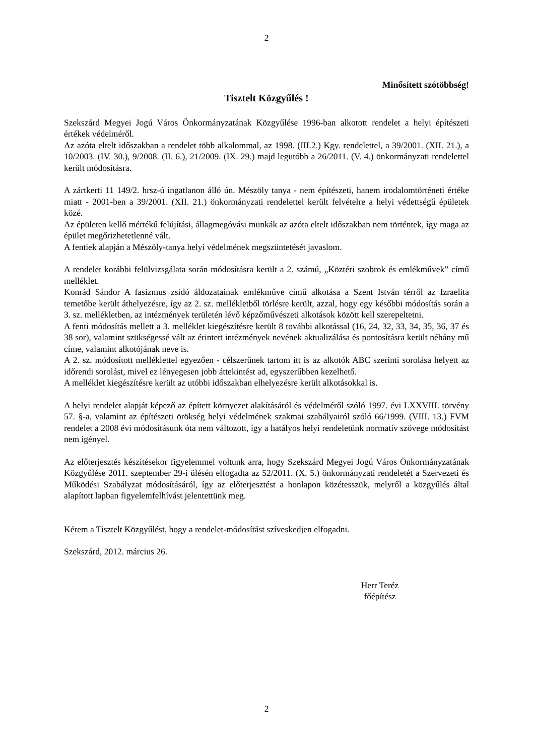2
Minősített szótöbbség!
Tisztelt Közgyűlés !
Szekszárd Megyei Jogú Város Önkormányzatának Közgyűlése 1996-ban alkotott rendelet a helyi építészeti értékek védelméről.
Az azóta eltelt időszakban a rendelet több alkalommal, az 1998. (III.2.) Kgy. rendelettel, a 39/2001. (XII. 21.), a 10/2003. (IV. 30.), 9/2008. (II. 6.), 21/2009. (IX. 29.) majd legutóbb a 26/2011. (V. 4.) önkormányzati rendelettel került módosításra.
A zártkerti 11 149/2. hrsz-ú ingatlanon álló ún. Mészöly tanya - nem építészeti, hanem irodalomtörténeti értéke miatt - 2001-ben a 39/2001. (XII. 21.) önkormányzati rendelettel került felvételre a helyi védettségű épületek közé.
Az épületen kellő mértékű felújítási, állagmegóvási munkák az azóta eltelt időszakban nem történtek, így maga az épület megőrizhetetlenné vált.
A fentiek alapján a Mészöly-tanya helyi védelmének megszüntetését javaslom.
A rendelet korábbi felülvizsgálata során módosításra került a 2. számú, „Köztéri szobrok és emlékművek” című melléklet.
Konrád Sándor A fasizmus zsidó áldozatainak emlékműve című alkotása a Szent István térről az Izraelita temetőbe került áthelyezésre, így az 2. sz. mellékletből törlésre került, azzal, hogy egy későbbi módosítás során a 3. sz. mellékletben, az intézmények területén lévő képzőművészeti alkotások között kell szerepeltetni.
A fenti módosítás mellett a 3. melléklet kiegészítésre került 8 további alkotással (16, 24, 32, 33, 34, 35, 36, 37 és 38 sor), valamint szükségessé vált az érintett intézmények nevének aktualizálása és pontosításra került néhány mű címe, valamint alkotójának neve is.
A 2. sz. módosított melléklettel egyezően - célszerűnek tartom itt is az alkotók ABC szerinti sorolása helyett az időrendi sorolást, mivel ez lényegesen jobb áttekintést ad, egyszerűbben kezelhető.
A melléklet kiegészítésre került az utóbbi időszakban elhelyezésre került alkotásokkal is.
A helyi rendelet alapját képező az épített környezet alakításáról és védelméről szóló 1997. évi LXXVIII. törvény 57. §-a, valamint az építészeti örökség helyi védelmének szakmai szabályairól szóló 66/1999. (VIII. 13.) FVM rendelet a 2008 évi módosításunk óta nem változott, így a hatályos helyi rendeletünk normatív szövege módosítást nem igényel.
Az előterjesztés készítésekor figyelemmel voltunk arra, hogy Szekszárd Megyei Jogú Város Önkormányzatának Közgyűlése 2011. szeptember 29-i ülésén elfogadta az 52/2011. (X. 5.) önkormányzati rendeletét a Szervezeti és Működési Szabályzat módosításáról, így az előterjesztést a honlapon közétesszük, melyről a közgyűlés által alapított lapban figyelemfelhívást jelentettünk meg.
Kérem a Tisztelt Közgyűlést, hogy a rendelet-módosítást szíveskedjen elfogadni.
Szekszárd, 2012. március 26.
Herr Teréz
főépítész
2